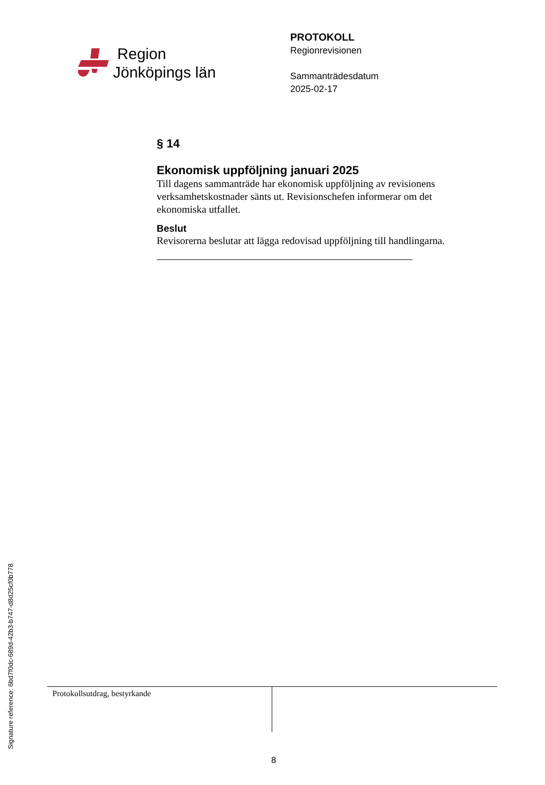Region
Jönköpings län
PROTOKOLL
Regionrevisionen
Sammanträdesdatum
2025-02-17
§ 14
Ekonomisk uppföljning januari 2025
Till dagens sammanträde har ekonomisk uppföljning av revisionens verksamhetskostnader sänts ut. Revisionschefen informerar om det ekonomiska utfallet.
Beslut
Revisorerna beslutar att lägga redovisad uppföljning till handlingarna.
Protokollsutdrag, bestyrkande
8
Signature reference: 6bd7f0dc-689d-42b3-b747-d8d25cf0b778